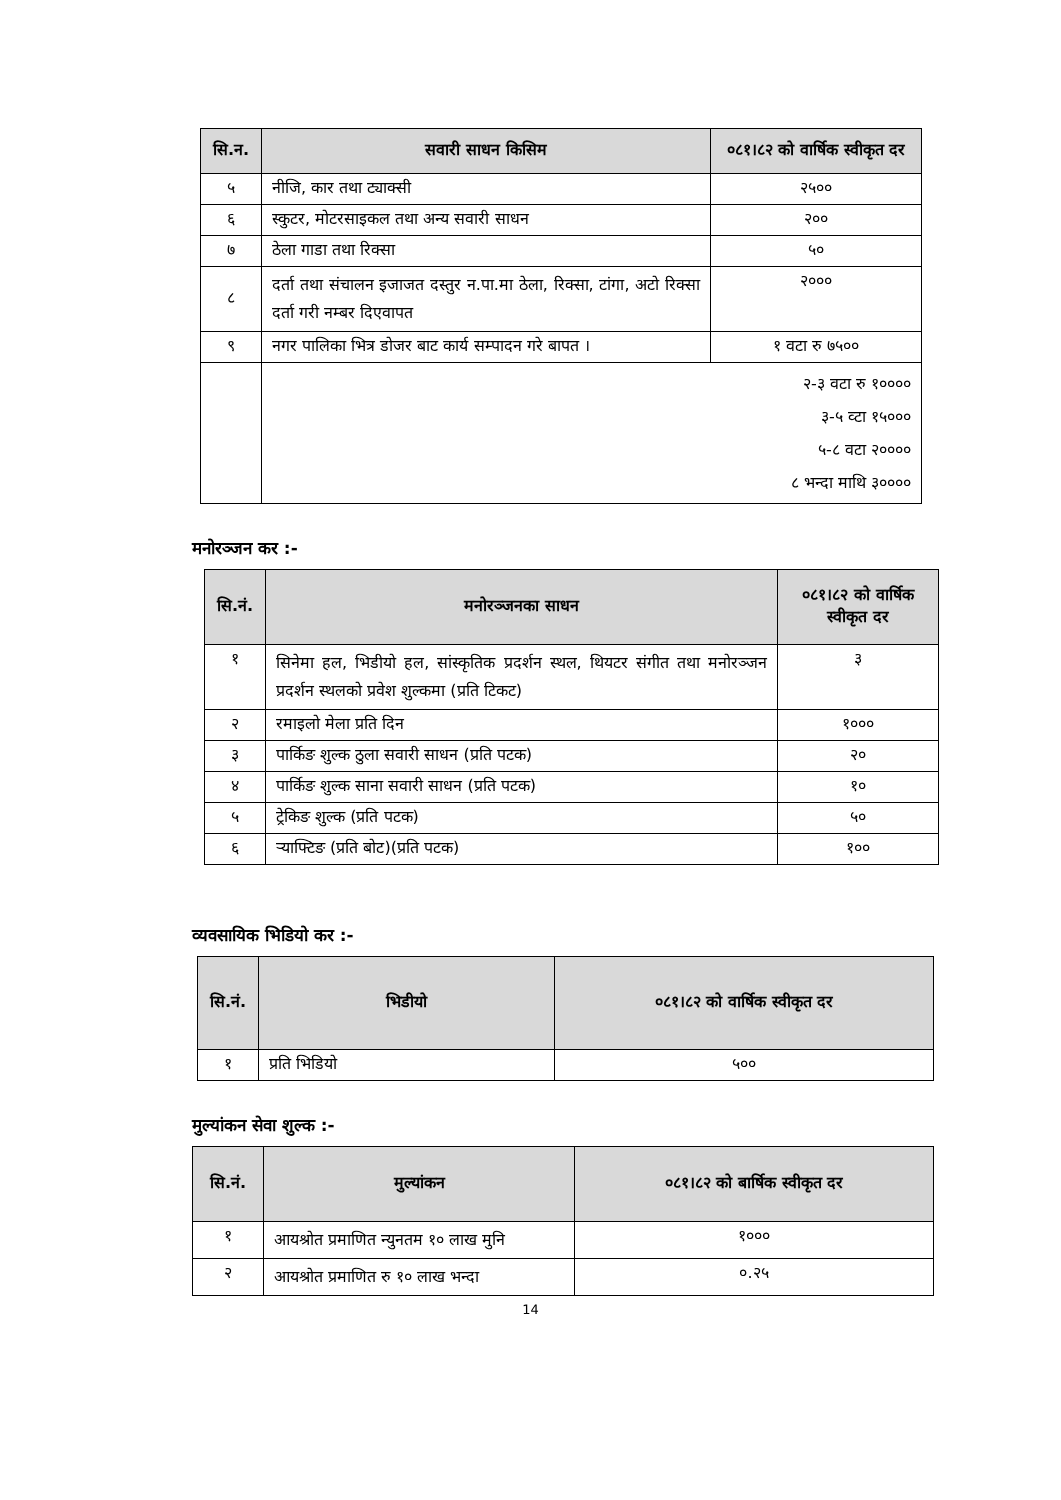| सि.न. | सवारी साधन किसिम | ०८१।८२ को वार्षिक स्वीकृत दर |
| --- | --- | --- |
| ५ | नीजि, कार तथा ट्याक्सी | २५०० |
| ६ | स्कुटर, मोटरसाइकल तथा अन्य सवारी साधन | २०० |
| ७ | ठेला गाडा तथा रिक्सा | ५० |
| ८ | दर्ता तथा संचालन इजाजत दस्तुर न.पा.मा ठेला, रिक्सा, टांगा, अटो रिक्सा दर्ता गरी नम्बर दिएवापत | २००० |
| ९ | नगर पालिका भित्र डोजर बाट कार्य सम्पादन गरे बापत । | १ वटा रु ७५०० |
| | २-३ वटा रु १०००० ३-५ व्टा १५००० ५-८ वटा २०००० ८ भन्दा माथि ३०००० | |
मनोरञ्जन कर :-
| सि.नं. | मनोरञ्जनका साधन | ०८१।८२ को वार्षिक स्वीकृत दर |
| --- | --- | --- |
| १ | सिनेमा हल, भिडीयो हल, सांस्कृतिक प्रदर्शन स्थल, थियटर संगीत तथा मनोरञ्जन प्रदर्शन स्थलको प्रवेश शुल्कमा (प्रति टिकट) | ३ |
| २ | रमाइलो मेला प्रति दिन | १००० |
| ३ | पार्किङ शुल्क ठुला सवारी साधन (प्रति पटक) | २० |
| ४ | पार्किङ शुल्क साना सवारी साधन (प्रति पटक) | १० |
| ५ | ट्रेकिङ शुल्क (प्रति पटक) | ५० |
| ६ | र्‍याफ्टिङ (प्रति बोट)(प्रति पटक) | १०० |
व्यवसायिक भिडियो कर :-
| सि.नं. | भिडीयो | ०८१।८२ को वार्षिक स्वीकृत दर |
| --- | --- | --- |
| १ | प्रति भिडियो | ५०० |
मुल्यांकन सेवा शुल्क :-
| सि.नं. | मुल्यांकन | ०८१।८२ को बार्षिक स्वीकृत दर |
| --- | --- | --- |
| १ | आयश्रोत प्रमाणित न्युनतम १० लाख मुनि | १००० |
| २ | आयश्रोत प्रमाणित रु १० लाख भन्दा | ०.२५ |
14